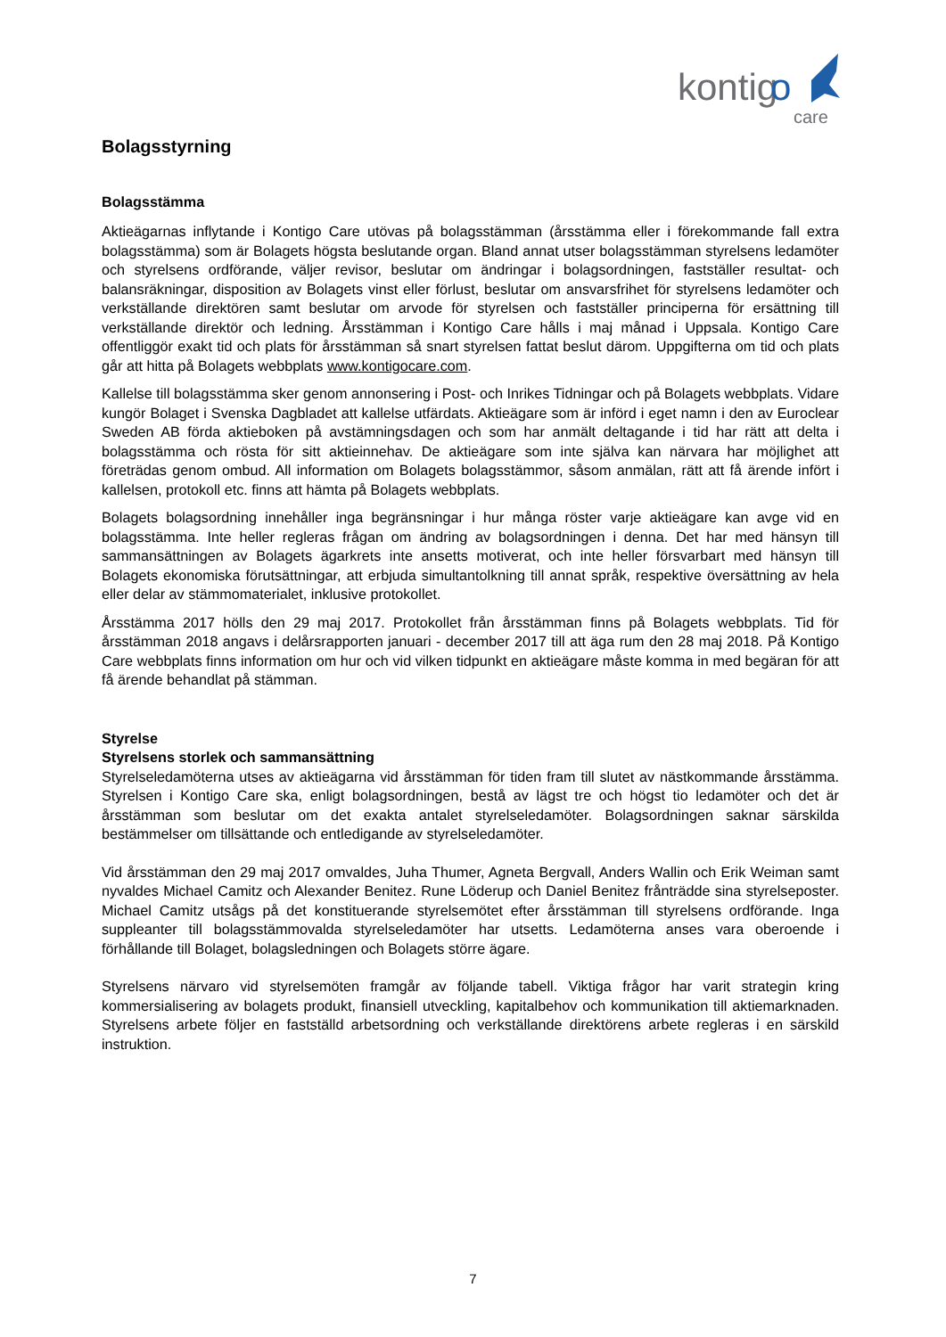kontig
o
care
Bolagsstyrning
Bolagsstämma
Aktieägarnas inflytande i Kontigo Care utövas på bolagsstämman (årsstämma eller i förekommande fall extra bolagsstämma) som är Bolagets högsta beslutande organ. Bland annat utser bolagsstämman styrelsens ledamöter och styrelsens ordförande, väljer revisor, beslutar om ändringar i bolagsordningen, fastställer resultat- och balansräkningar, disposition av Bolagets vinst eller förlust, beslutar om ansvarsfrihet för styrelsens ledamöter och verkställande direktören samt beslutar om arvode för styrelsen och fastställer principerna för ersättning till verkställande direktör och ledning. Årsstämman i Kontigo Care hålls i maj månad i Uppsala. Kontigo Care offentliggör exakt tid och plats för årsstämman så snart styrelsen fattat beslut därom. Uppgifterna om tid och plats går att hitta på Bolagets webbplats www.kontigocare.com.
Kallelse till bolagsstämma sker genom annonsering i Post- och Inrikes Tidningar och på Bolagets webbplats. Vidare kungör Bolaget i Svenska Dagbladet att kallelse utfärdats. Aktieägare som är införd i eget namn i den av Euroclear Sweden AB förda aktieboken på avstämningsdagen och som har anmält deltagande i tid har rätt att delta i bolagsstämma och rösta för sitt aktieinnehav. De aktieägare som inte själva kan närvara har möjlighet att företrädas genom ombud. All information om Bolagets bolagsstämmor, såsom anmälan, rätt att få ärende infört i kallelsen, protokoll etc. finns att hämta på Bolagets webbplats.
Bolagets bolagsordning innehåller inga begränsningar i hur många röster varje aktieägare kan avge vid en bolagsstämma. Inte heller regleras frågan om ändring av bolagsordningen i denna. Det har med hänsyn till sammansättningen av Bolagets ägarkrets inte ansetts motiverat, och inte heller försvarbart med hänsyn till Bolagets ekonomiska förutsättningar, att erbjuda simultantolkning till annat språk, respektive översättning av hela eller delar av stämmomaterialet, inklusive protokollet.
Årsstämma 2017 hölls den 29 maj 2017. Protokollet från årsstämman finns på Bolagets webbplats. Tid för årsstämman 2018 angavs i delårsrapporten januari - december 2017 till att äga rum den 28 maj 2018. På Kontigo Care webbplats finns information om hur och vid vilken tidpunkt en aktieägare måste komma in med begäran för att få ärende behandlat på stämman.
Styrelse
Styrelsens storlek och sammansättning
Styrelseledamöterna utses av aktieägarna vid årsstämman för tiden fram till slutet av nästkommande årsstämma. Styrelsen i Kontigo Care ska, enligt bolagsordningen, bestå av lägst tre och högst tio ledamöter och det är årsstämman som beslutar om det exakta antalet styrelseledamöter. Bolagsordningen saknar särskilda bestämmelser om tillsättande och entledigande av styrelseledamöter.
Vid årsstämman den 29 maj 2017 omvaldes, Juha Thumer, Agneta Bergvall, Anders Wallin och Erik Weiman samt nyvaldes Michael Camitz och Alexander Benitez. Rune Löderup och Daniel Benitez frånträdde sina styrelseposter. Michael Camitz utsågs på det konstituerande styrelsemötet efter årsstämman till styrelsens ordförande. Inga suppleanter till bolagsstämmovalda styrelseledamöter har utsetts. Ledamöterna anses vara oberoende i förhållande till Bolaget, bolagsledningen och Bolagets större ägare.
Styrelsens närvaro vid styrelsemöten framgår av följande tabell. Viktiga frågor har varit strategin kring kommersialisering av bolagets produkt, finansiell utveckling, kapitalbehov och kommunikation till aktiemarknaden. Styrelsens arbete följer en fastställd arbetsordning och verkställande direktörens arbete regleras i en särskild instruktion.
7